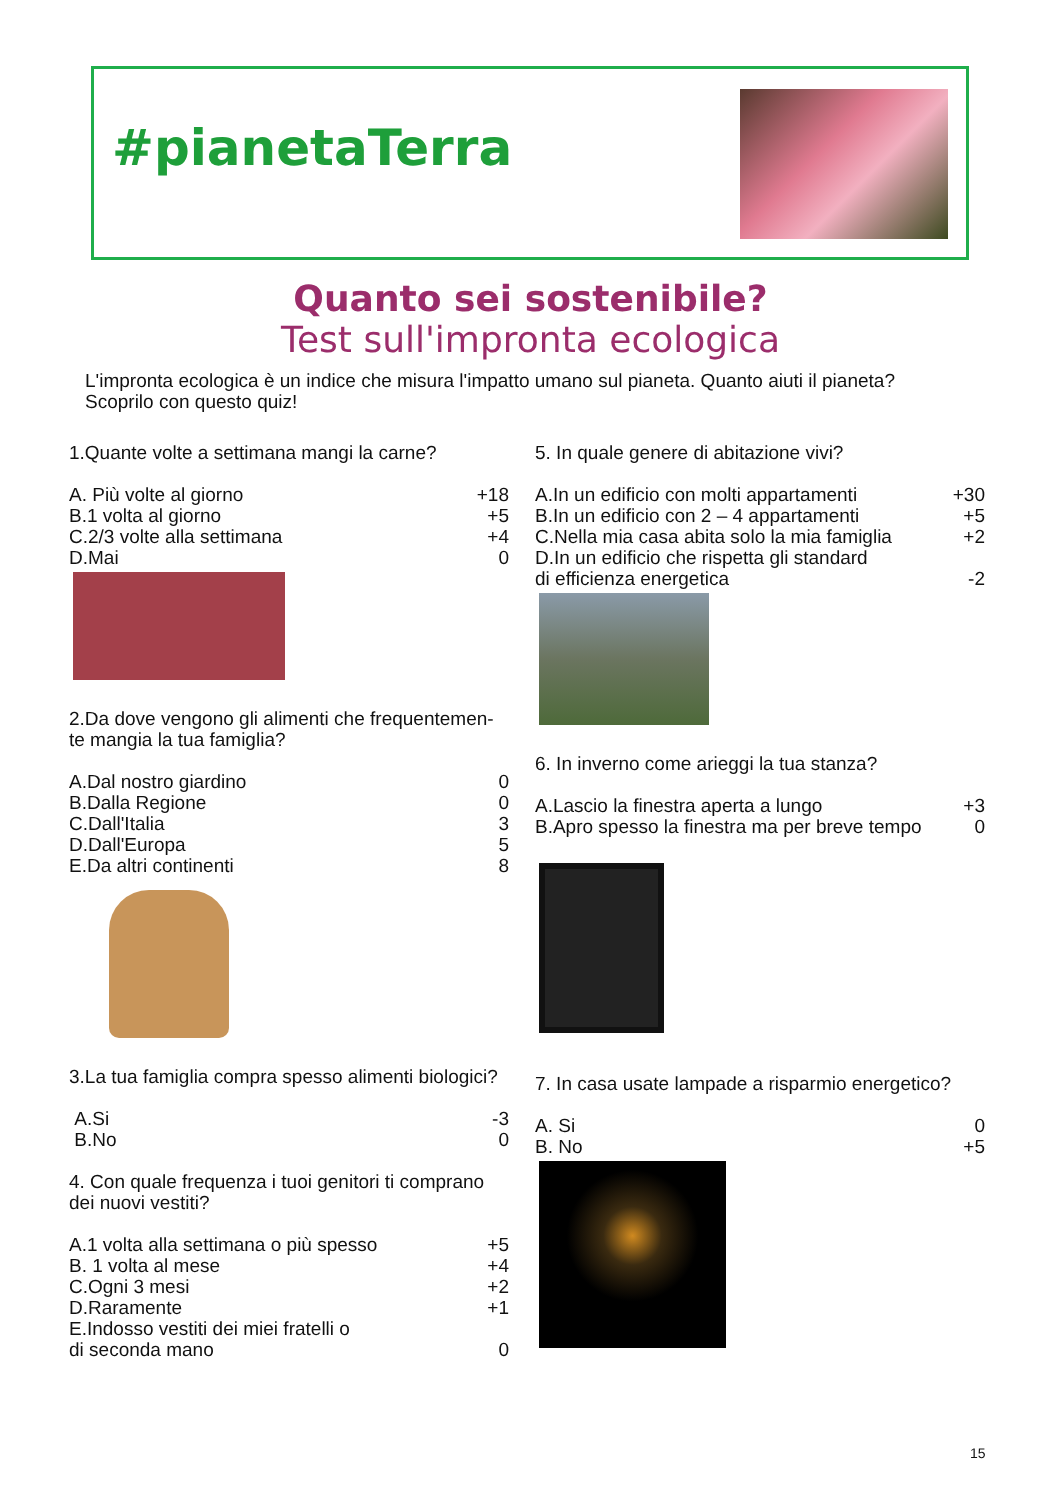#pianetaTerra
Quanto sei sostenibile?
Test sull'impronta ecologica
L'impronta ecologica è un indice che misura l'impatto umano sul pianeta. Quanto aiuti il pianeta?
Scoprilo con questo quiz!
1.Quante volte a settimana mangi la carne?
A. Più volte al giorno +18
B.1 volta al giorno +5
C.2/3 volte alla settimana +4
D.Mai 0
2.Da dove vengono gli alimenti che frequentemen-te mangia la tua famiglia?
A.Dal nostro giardino 0
B.Dalla Regione 0
C.Dall'Italia 3
D.Dall'Europa 5
E.Da altri continenti 8
3.La tua famiglia compra spesso alimenti biologici?
A.Si -3
B.No 0
4. Con quale frequenza i tuoi genitori ti comprano dei nuovi vestiti?
A.1 volta alla settimana o più spesso +5
B. 1 volta al mese +4
C.Ogni 3 mesi +2
D.Raramente +1
E.Indosso vestiti dei miei fratelli o
di seconda mano 0
5. In quale genere di abitazione vivi?
A.In un edificio con molti appartamenti +30
B.In un edificio con 2 – 4 appartamenti +5
C.Nella mia casa abita solo la mia famiglia +2
D.In un edificio che rispetta gli standard
di efficienza energetica -2
6. In inverno come arieggi la tua stanza?
A.Lascio la finestra aperta a lungo +3
B.Apro spesso la finestra ma per breve tempo 0
7. In casa usate lampade a risparmio energetico?
A. Si 0
B. No +5
15